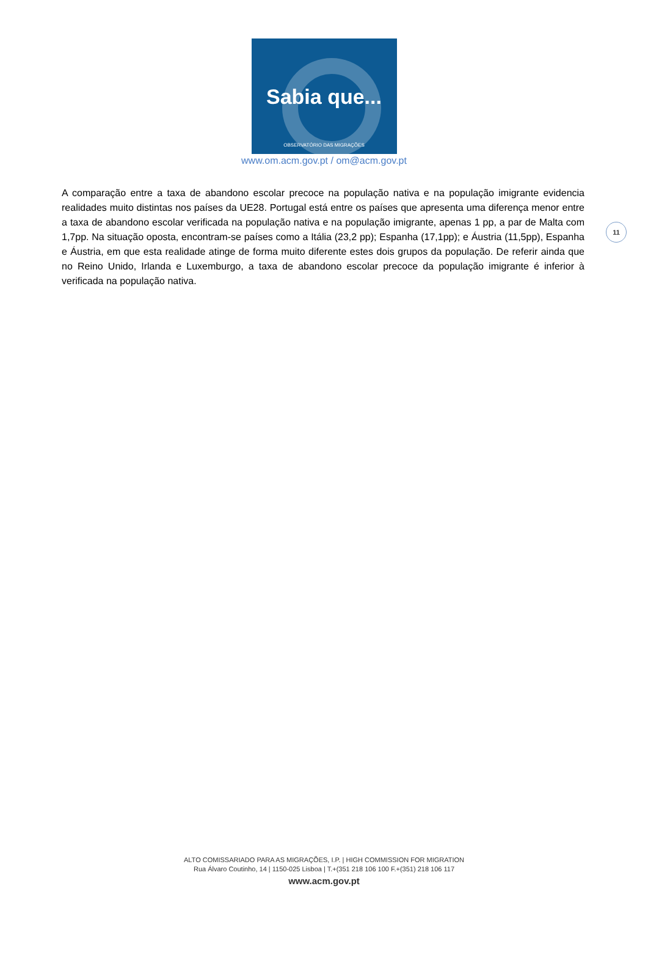Sabia que...
OBSERVATÓRIO DAS MIGRAÇÕES
www.om.acm.gov.pt / om@acm.gov.pt
11
A comparação entre a taxa de abandono escolar precoce na população nativa e na população imigrante evidencia realidades muito distintas nos países da UE28. Portugal está entre os países que apresenta uma diferença menor entre a taxa de abandono escolar verificada na população nativa e na população imigrante, apenas 1 pp, a par de Malta com 1,7pp. Na situação oposta, encontram-se países como a Itália (23,2 pp); Espanha (17,1pp); e Áustria (11,5pp), Espanha e Áustria, em que esta realidade atinge de forma muito diferente estes dois grupos da população. De referir ainda que no Reino Unido, Irlanda e Luxemburgo, a taxa de abandono escolar precoce da população imigrante é inferior à verificada na população nativa.
ALTO COMISSARIADO PARA AS MIGRAÇÕES, I.P. | HIGH COMMISSION FOR MIGRATION
Rua Álvaro Coutinho, 14 | 1150-025 Lisboa | T.+(351 218 106 100 F.+(351) 218 106 117
www.acm.gov.pt